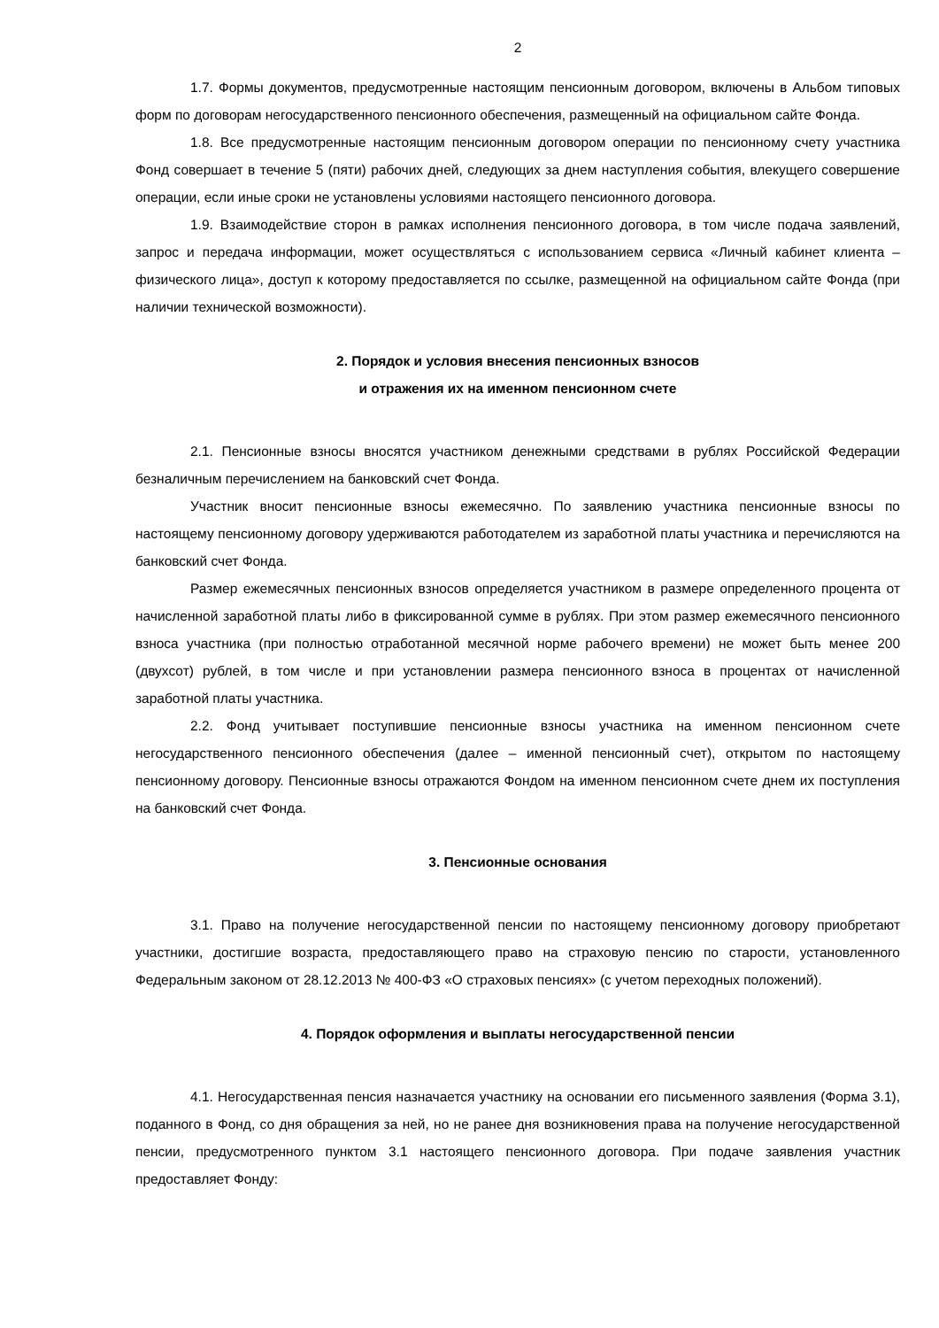2
1.7. Формы документов, предусмотренные настоящим пенсионным договором, включены в Альбом типовых форм по договорам негосударственного пенсионного обеспечения, размещенный на официальном сайте Фонда.
1.8. Все предусмотренные настоящим пенсионным договором операции по пенсионному счету участника Фонд совершает в течение 5 (пяти) рабочих дней, следующих за днем наступления события, влекущего совершение операции, если иные сроки не установлены условиями настоящего пенсионного договора.
1.9. Взаимодействие сторон в рамках исполнения пенсионного договора, в том числе подача заявлений, запрос и передача информации, может осуществляться с использованием сервиса «Личный кабинет клиента – физического лица», доступ к которому предоставляется по ссылке, размещенной на официальном сайте Фонда (при наличии технической возможности).
2. Порядок и условия внесения пенсионных взносов
и отражения их на именном пенсионном счете
2.1. Пенсионные взносы вносятся участником денежными средствами в рублях Российской Федерации безналичным перечислением на банковский счет Фонда.
Участник вносит пенсионные взносы ежемесячно. По заявлению участника пенсионные взносы по настоящему пенсионному договору удерживаются работодателем из заработной платы участника и перечисляются на банковский счет Фонда.
Размер ежемесячных пенсионных взносов определяется участником в размере определенного процента от начисленной заработной платы либо в фиксированной сумме в рублях. При этом размер ежемесячного пенсионного взноса участника (при полностью отработанной месячной норме рабочего времени) не может быть менее 200 (двухсот) рублей, в том числе и при установлении размера пенсионного взноса в процентах от начисленной заработной платы участника.
2.2. Фонд учитывает поступившие пенсионные взносы участника на именном пенсионном счете негосударственного пенсионного обеспечения (далее – именной пенсионный счет), открытом по настоящему пенсионному договору. Пенсионные взносы отражаются Фондом на именном пенсионном счете днем их поступления на банковский счет Фонда.
3. Пенсионные основания
3.1. Право на получение негосударственной пенсии по настоящему пенсионному договору приобретают участники, достигшие возраста, предоставляющего право на страховую пенсию по старости, установленного Федеральным законом от 28.12.2013 № 400-ФЗ «О страховых пенсиях» (с учетом переходных положений).
4. Порядок оформления и выплаты негосударственной пенсии
4.1. Негосударственная пенсия назначается участнику на основании его письменного заявления (Форма 3.1), поданного в Фонд, со дня обращения за ней, но не ранее дня возникновения права на получение негосударственной пенсии, предусмотренного пунктом 3.1 настоящего пенсионного договора. При подаче заявления участник предоставляет Фонду: